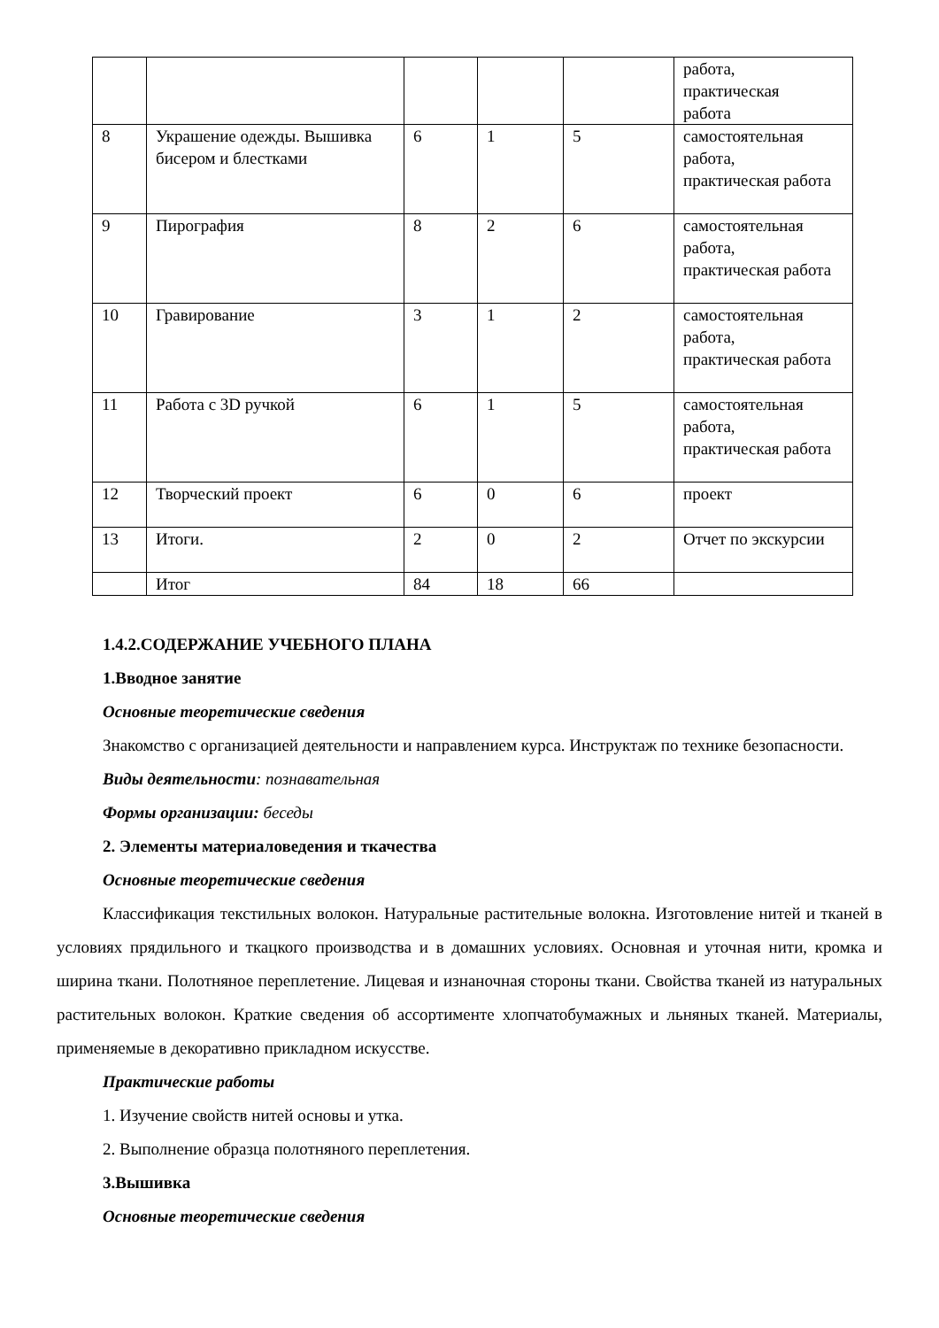| | | | | | работа, практическая работа |
| 8 | Украшение одежды. Вышивка бисером и блестками | 6 | 1 | 5 | самостоятельная работа, практическая работа |
| 9 | Пирография | 8 | 2 | 6 | самостоятельная работа, практическая работа |
| 10 | Гравирование | 3 | 1 | 2 | самостоятельная работа, практическая работа |
| 11 | Работа с 3D ручкой | 6 | 1 | 5 | самостоятельная работа, практическая работа |
| 12 | Творческий проект | 6 | 0 | 6 | проект |
| 13 | Итоги. | 2 | 0 | 2 | Отчет по экскурсии |
| | Итог | 84 | 18 | 66 | |
1.4.2.СОДЕРЖАНИЕ УЧЕБНОГО ПЛАНА
1.Вводное занятие
Основные теоретические сведения
Знакомство с организацией деятельности и направлением курса. Инструктаж по технике безопасности.
Виды деятельности: познавательная
Формы организации: беседы
2. Элементы материаловедения и ткачества
Основные теоретические сведения
Классификация текстильных волокон. Натуральные растительные волокна. Изготовление нитей и тканей в условиях прядильного и ткацкого производства и в домашних условиях. Основная и уточная нити, кромка и ширина ткани. Полотняное переплетение. Лицевая и изнаночная стороны ткани. Свойства тканей из натуральных растительных волокон. Краткие сведения об ассортименте хлопчатобумажных и льняных тканей. Материалы, применяемые в декоративно прикладном искусстве.
Практические работы
1. Изучение свойств нитей основы и утка.
2. Выполнение образца полотняного переплетения.
3.Вышивка
Основные теоретические сведения